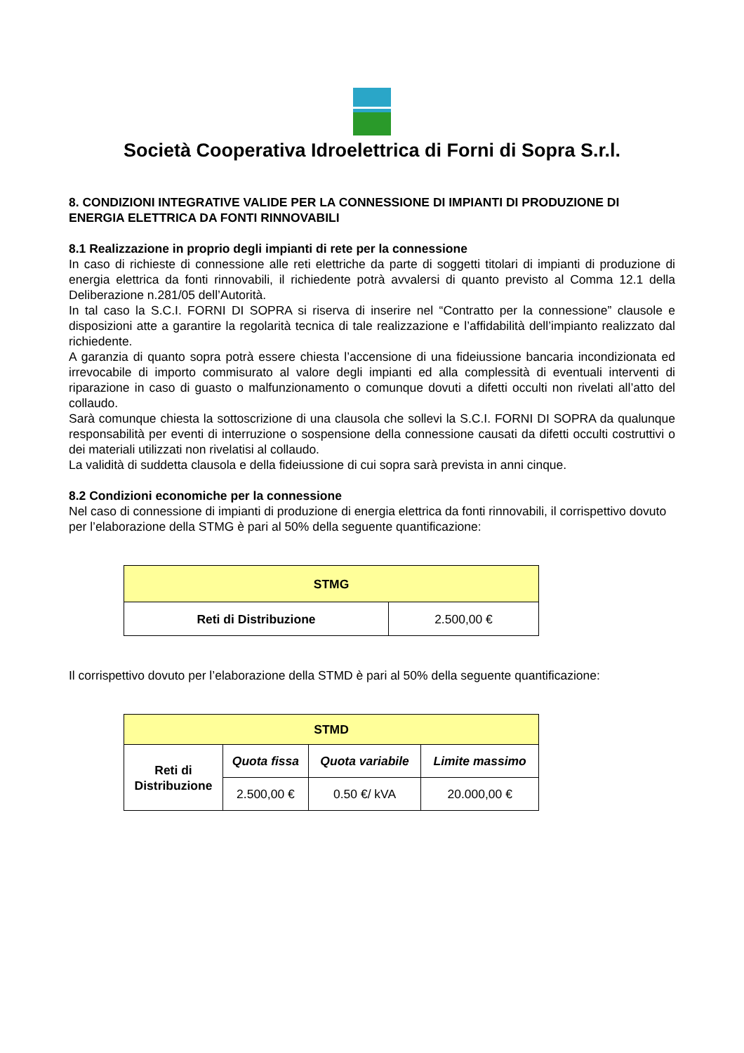Società Cooperativa Idroelettrica di Forni di Sopra S.r.l.
8. CONDIZIONI INTEGRATIVE VALIDE PER LA CONNESSIONE DI IMPIANTI DI PRODUZIONE DI ENERGIA ELETTRICA DA FONTI RINNOVABILI
8.1 Realizzazione in proprio degli impianti di rete per la connessione
In caso di richieste di connessione alle reti elettriche da parte di soggetti titolari di impianti di produzione di energia elettrica da fonti rinnovabili, il richiedente potrà avvalersi di quanto previsto al Comma 12.1 della Deliberazione n.281/05 dell’Autorità.
In tal caso la S.C.I. FORNI DI SOPRA si riserva di inserire nel “Contratto per la connessione” clausole e disposizioni atte a garantire la regolarità tecnica di tale realizzazione e l’affidabilità dell’impianto realizzato dal richiedente.
A garanzia di quanto sopra potrà essere chiesta l’accensione di una fideiussione bancaria incondizionata ed irrevocabile di importo commisurato al valore degli impianti ed alla complessità di eventuali interventi di riparazione in caso di guasto o malfunzionamento o comunque dovuti a difetti occulti non rivelati all’atto del collaudo.
Sarà comunque chiesta la sottoscrizione di una clausola che sollevi la S.C.I. FORNI DI SOPRA da qualunque responsabilità per eventi di interruzione o sospensione della connessione causati da difetti occulti costruttivi o dei materiali utilizzati non rivelatisi al collaudo.
La validità di suddetta clausola e della fideiussione di cui sopra sarà prevista in anni cinque.
8.2 Condizioni economiche per la connessione
Nel caso di connessione di impianti di produzione di energia elettrica da fonti rinnovabili, il corrispettivo dovuto per l’elaborazione della STMG è pari al 50% della seguente quantificazione:
| STMG | |
| --- | --- |
| Reti di Distribuzione | 2.500,00 € |
Il corrispettivo dovuto per l’elaborazione della STMD è pari al 50% della seguente quantificazione:
| STMD | | | |
| --- | --- | --- | --- |
| Reti di Distribuzione | Quota fissa | Quota variabile | Limite massimo |
| | 2.500,00 € | 0.50 €/ kVA | 20.000,00 € |